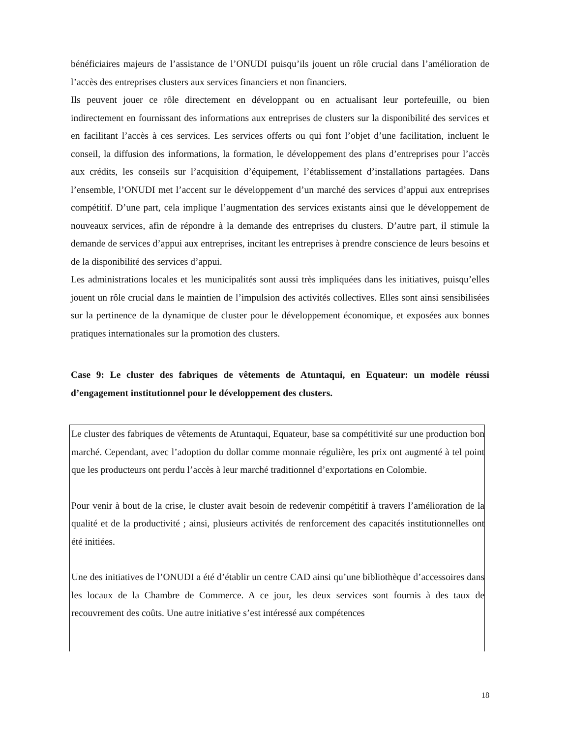bénéficiaires majeurs de l’assistance de l’ONUDI puisqu’ils jouent un rôle crucial dans l’amélioration de l’accès des entreprises clusters aux services financiers et non financiers.
Ils peuvent jouer ce rôle directement en développant ou en actualisant leur portefeuille, ou bien indirectement en fournissant des informations aux entreprises de clusters sur la disponibilité des services et en facilitant l’accès à ces services. Les services offerts ou qui font l’objet d’une facilitation, incluent le conseil, la diffusion des informations, la formation, le développement des plans d’entreprises pour l’accès aux crédits, les conseils sur l’acquisition d’équipement, l’établissement d’installations partagées. Dans l’ensemble, l’ONUDI met l’accent sur le développement d’un marché des services d’appui aux entreprises compétitif. D’une part, cela implique l’augmentation des services existants ainsi que le développement de nouveaux services, afin de répondre à la demande des entreprises du clusters. D’autre part, il stimule la demande de services d’appui aux entreprises, incitant les entreprises à prendre conscience de leurs besoins et de la disponibilité des services d’appui.
Les administrations locales et les municipalités sont aussi très impliquées dans les initiatives, puisqu’elles jouent un rôle crucial dans le maintien de l’impulsion des activités collectives. Elles sont ainsi sensibilisées sur la pertinence de la dynamique de cluster pour le développement économique, et exposées aux bonnes pratiques internationales sur la promotion des clusters.
Case 9: Le cluster des fabriques de vêtements de Atuntaqui, en Equateur: un modèle réussi d’engagement institutionnel pour le développement des clusters.
Le cluster des fabriques de vêtements de Atuntaqui, Equateur, base sa compétitivité sur une production bon marché. Cependant, avec l’adoption du dollar comme monnaie régulière, les prix ont augmenté à tel point que les producteurs ont perdu l’accès à leur marché traditionnel d’exportations en Colombie.
Pour venir à bout de la crise, le cluster avait besoin de redevenir compétitif à travers l’amélioration de la qualité et de la productivité ; ainsi, plusieurs activités de renforcement des capacités institutionnelles ont été initiées.
Une des initiatives de l’ONUDI a été d’établir un centre CAD ainsi qu’une bibliothèque d’accessoires dans les locaux de la Chambre de Commerce. A ce jour, les deux services sont fournis à des taux de recouvrement des coûts. Une autre initiative s’est intéressé aux compétences
18